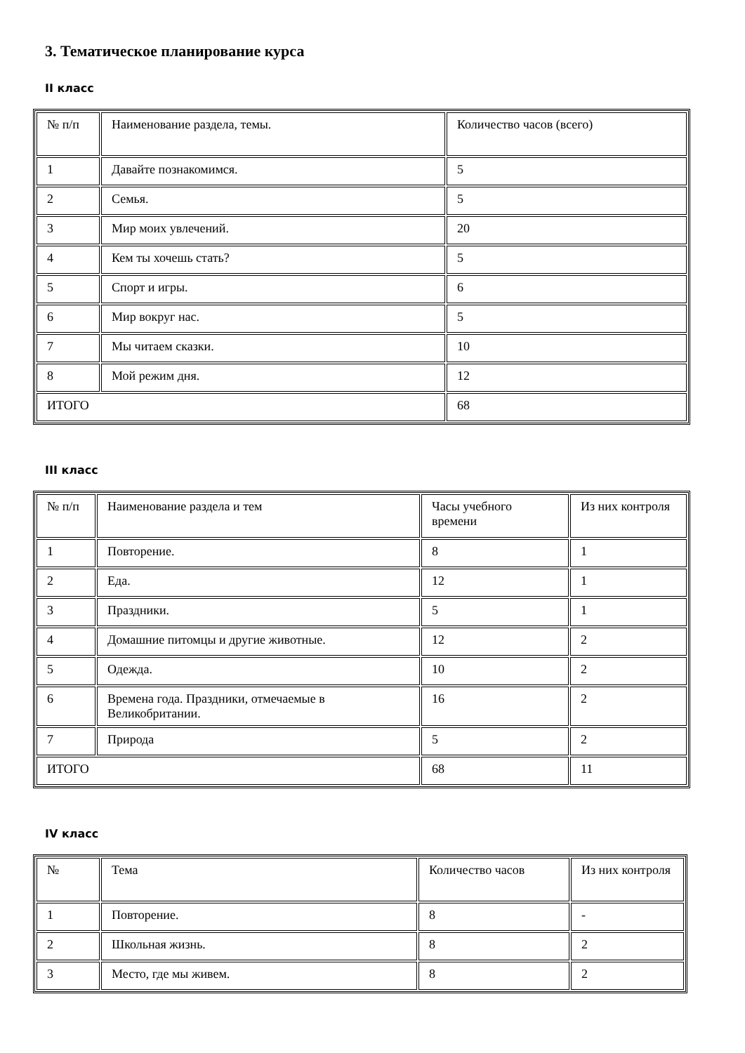3. Тематическое планирование курса
II класс
| № п/п | Наименование раздела, темы. | Количество часов (всего) |
| 1 | Давайте познакомимся. | 5 |
| 2 | Семья. | 5 |
| 3 | Мир моих увлечений. | 20 |
| 4 | Кем ты хочешь стать? | 5 |
| 5 | Спорт и игры. | 6 |
| 6 | Мир вокруг нас. | 5 |
| 7 | Мы читаем сказки. | 10 |
| 8 | Мой режим дня. | 12 |
| ИТОГО | | 68 |
III класс
| № п/п | Наименование раздела и тем | Часы учебного времени | Из них контроля |
| 1 | Повторение. | 8 | 1 |
| 2 | Еда. | 12 | 1 |
| 3 | Праздники. | 5 | 1 |
| 4 | Домашние питомцы и другие животные. | 12 | 2 |
| 5 | Одежда. | 10 | 2 |
| 6 | Времена года. Праздники, отмечаемые в Великобритании. | 16 | 2 |
| 7 | Природа | 5 | 2 |
| ИТОГО | | 68 | 11 |
IV класс
| № | Тема | Количество часов | Из них контроля |
| 1 | Повторение. | 8 | - |
| 2 | Школьная жизнь. | 8 | 2 |
| 3 | Место, где мы живем. | 8 | 2 |